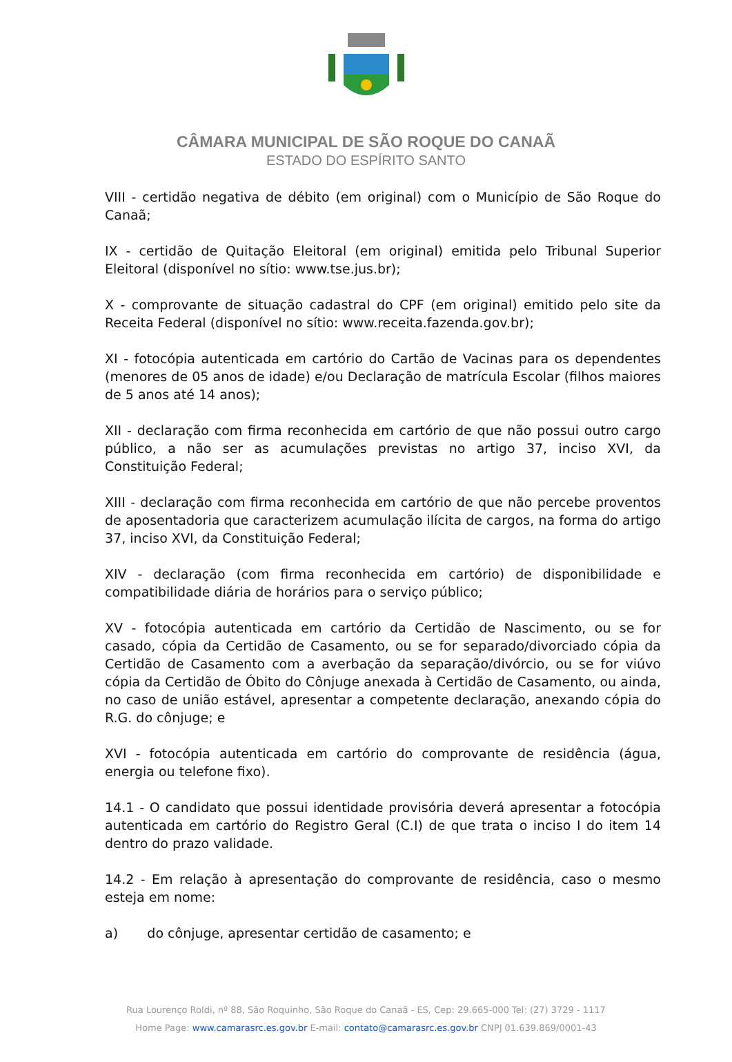CÂMARA MUNICIPAL DE SÃO ROQUE DO CANAÃ
ESTADO DO ESPÍRITO SANTO
VIII - certidão negativa de débito (em original) com o Município de São Roque do Canaã;
IX - certidão de Quitação Eleitoral (em original) emitida pelo Tribunal Superior Eleitoral (disponível no sítio: www.tse.jus.br);
X - comprovante de situação cadastral do CPF (em original) emitido pelo site da Receita Federal (disponível no sítio: www.receita.fazenda.gov.br);
XI - fotocópia autenticada em cartório do Cartão de Vacinas para os dependentes (menores de 05 anos de idade) e/ou Declaração de matrícula Escolar (filhos maiores de 5 anos até 14 anos);
XII - declaração com firma reconhecida em cartório de que não possui outro cargo público, a não ser as acumulações previstas no artigo 37, inciso XVI, da Constituição Federal;
XIII - declaração com firma reconhecida em cartório de que não percebe proventos de aposentadoria que caracterizem acumulação ilícita de cargos, na forma do artigo 37, inciso XVI, da Constituição Federal;
XIV - declaração (com firma reconhecida em cartório) de disponibilidade e compatibilidade diária de horários para o serviço público;
XV - fotocópia autenticada em cartório da Certidão de Nascimento, ou se for casado, cópia da Certidão de Casamento, ou se for separado/divorciado cópia da Certidão de Casamento com a averbação da separação/divórcio, ou se for viúvo cópia da Certidão de Óbito do Cônjuge anexada à Certidão de Casamento, ou ainda, no caso de união estável, apresentar a competente declaração, anexando cópia do R.G. do cônjuge; e
XVI - fotocópia autenticada em cartório do comprovante de residência (água, energia ou telefone fixo).
14.1 - O candidato que possui identidade provisória deverá apresentar a fotocópia autenticada em cartório do Registro Geral (C.I) de que trata o inciso I do item 14 dentro do prazo validade.
14.2 - Em relação à apresentação do comprovante de residência, caso o mesmo esteja em nome:
a) do cônjuge, apresentar certidão de casamento; e
Rua Lourenço Roldi, nº 88, São Roquinho, São Roque do Canaã - ES, Cep: 29.665-000 Tel: (27) 3729 - 1117
Home Page: www.camarasrc.es.gov.br E-mail: contato@camarasrc.es.gov.br CNPJ 01.639.869/0001-43